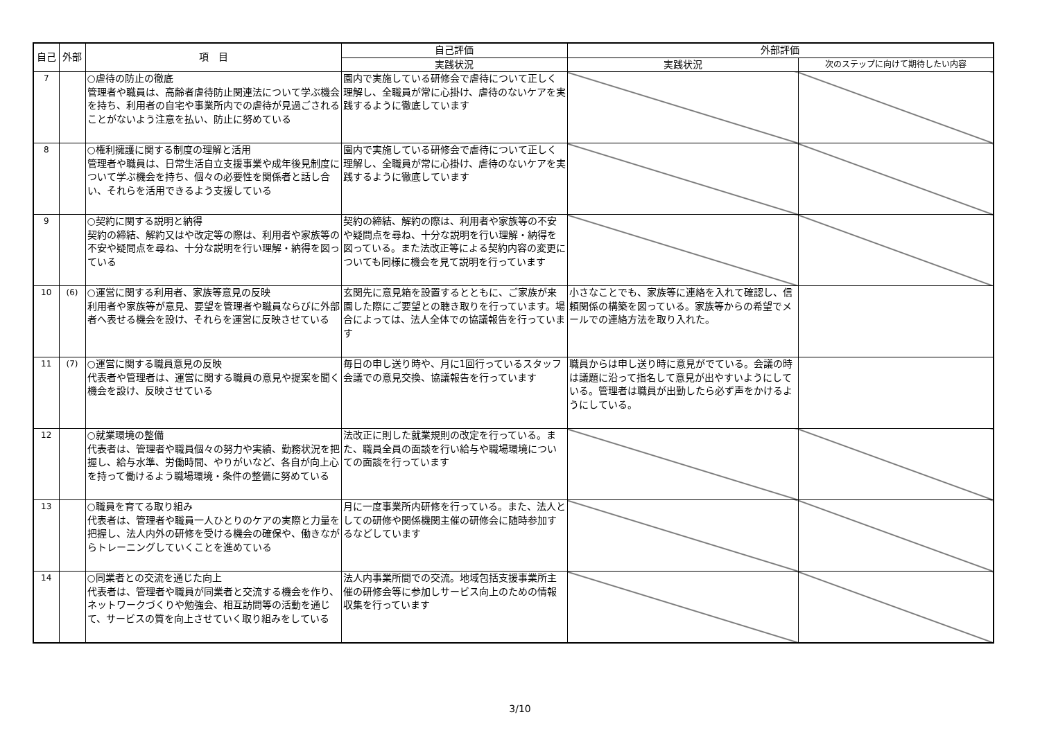| 自己 | 外部 | 項 目 | 自己評価 | 外部評価 | |
| --- | --- | --- | --- | --- | --- |
| | | | 実践状況 | 実践状況 | 次のステップに向けて期待したい内容 |
| 7 | | ○虐待の防止の徹底 管理者や職員は、高齢者虐待防止関連法について学ぶ機会を持ち、利用者の自宅や事業所内での虐待が見過ごされることがないよう注意を払い、防止に努めている | 園内で実施している研修会で虐待について正しく理解し、全職員が常に心掛け、虐待のないケアを実践するように徹底しています | | |
| 8 | | ○権利擁護に関する制度の理解と活用 管理者や職員は、日常生活自立支援事業や成年後見制度について学ぶ機会を持ち、個々の必要性を関係者と話し合い、それらを活用できるよう支援している | 園内で実施している研修会で虐待について正しく理解し、全職員が常に心掛け、虐待のないケアを実践するように徹底しています | | |
| 9 | | ○契約に関する説明と納得 契約の締結、解約又はや改定等の際は、利用者や家族等の不安や疑問点を尋ね、十分な説明を行い理解・納得を図っている | 契約の締結、解約の際は、利用者や家族等の不安や疑問点を尋ね、十分な説明を行い理解・納得を図っている。また法改正等による契約内容の変更についても同様に機会を見て説明を行っています | | |
| 10 | (6) | ○運営に関する利用者、家族等意見の反映 利用者や家族等が意見、要望を管理者や職員ならびに外部者へ表せる機会を設け、それらを運営に反映させている | 玄関先に意見箱を設置するとともに、ご家族が来園した際にご要望との聴き取りを行っています。場合によっては、法人全体での協議報告を行っています | 小さなことでも、家族等に連絡を入れて確認し、信頼関係の構築を図っている。家族等からの希望でメールでの連絡方法を取り入れた。 | |
| 11 | (7) | ○運営に関する職員意見の反映 代表者や管理者は、運営に関する職員の意見や提案を聞く機会を設け、反映させている | 毎日の申し送り時や、月に1回行っているスタッフ会議での意見交換、協議報告を行っています | 職員からは申し送り時に意見がでている。会議の時は議題に沿って指名して意見が出やすいようにしている。管理者は職員が出勤したら必ず声をかけるようにしている。 | |
| 12 | | ○就業環境の整備 代表者は、管理者や職員個々の努力や実績、勤務状況を把握し、給与水準、労働時間、やりがいなど、各自が向上心を持って働けるよう職場環境・条件の整備に努めている | 法改正に則した就業規則の改定を行っている。また、職員全員の面談を行い給与や職場環境についての面談を行っています | | |
| 13 | | ○職員を育てる取り組み 代表者は、管理者や職員一人ひとりのケアの実際と力量を把握し、法人内外の研修を受ける機会の確保や、働きながらトレーニングしていくことを進めている | 月に一度事業所内研修を行っている。また、法人としての研修や関係機関主催の研修会に随時参加するなどしています | | |
| 14 | | ○同業者との交流を通じた向上 代表者は、管理者や職員が同業者と交流する機会を作り、ネットワークづくりや勉強会、相互訪問等の活動を通じて、サービスの質を向上させていく取り組みをしている | 法人内事業所間での交流。地域包括支援事業所主催の研修会等に参加しサービス向上のための情報収集を行っています | | |
3/10